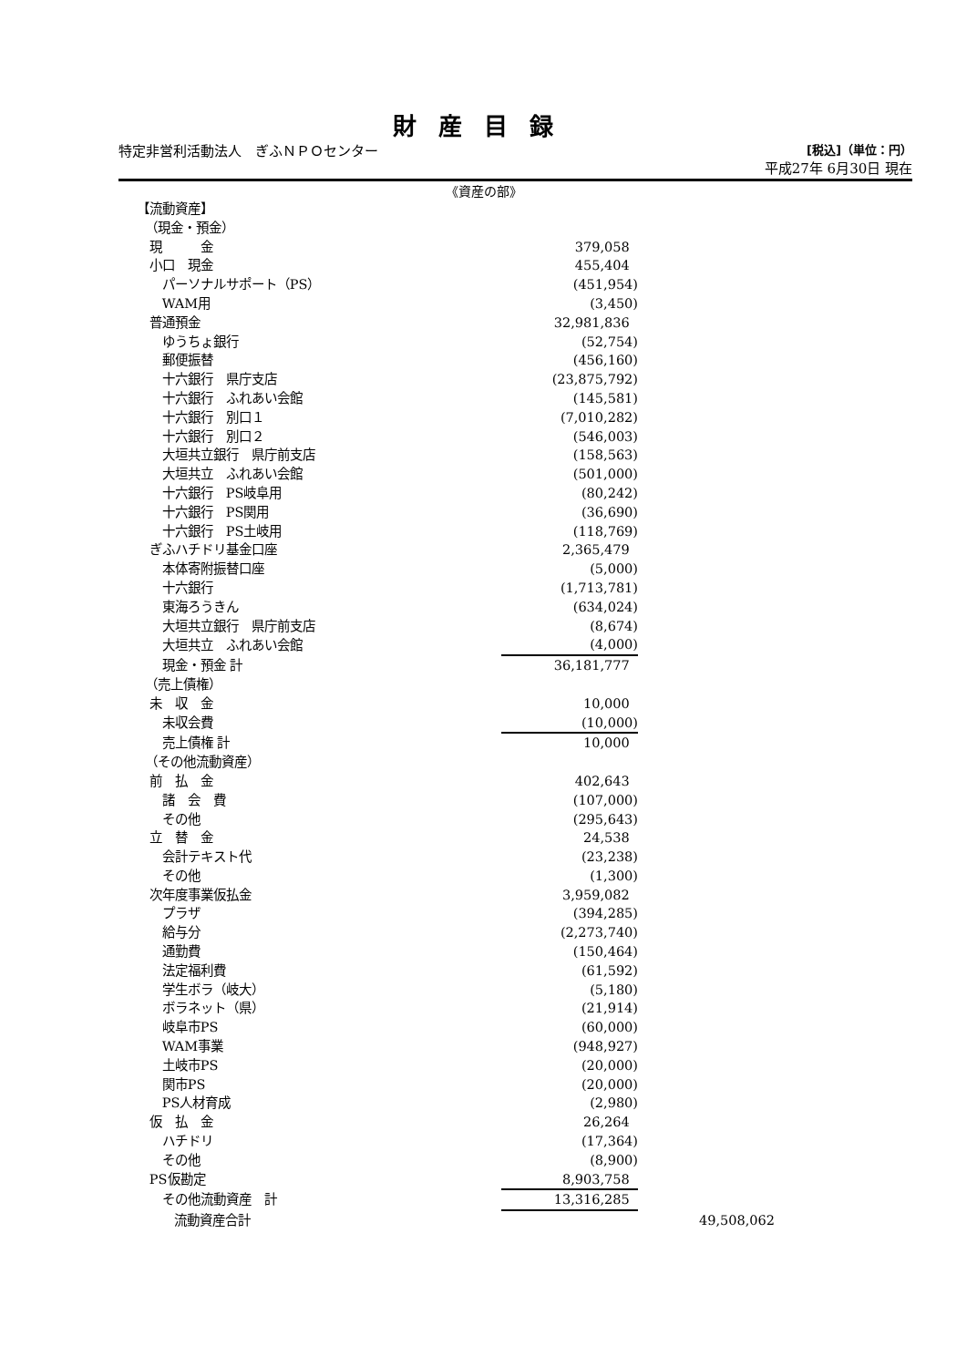財産目録
特定非営利活動法人　ぎふＮＰＯセンター [税込]（単位：円）
平成27年 6月30日 現在
《資産の部》
| 【流動資産】 | | |
| （現金・預金） | | |
| 現 金 | 379,058 | |
| 小口 現金 | 455,404 | |
| パーソナルサポート（PS） | (451,954) | |
| WAM用 | (3,450) | |
| 普通預金 | 32,981,836 | |
| ゆうちょ銀行 | (52,754) | |
| 郵便振替 | (456,160) | |
| 十六銀行 県庁支店 | (23,875,792) | |
| 十六銀行 ふれあい会館 | (145,581) | |
| 十六銀行 別口１ | (7,010,282) | |
| 十六銀行 別口２ | (546,003) | |
| 大垣共立銀行 県庁前支店 | (158,563) | |
| 大垣共立 ふれあい会館 | (501,000) | |
| 十六銀行 PS岐阜用 | (80,242) | |
| 十六銀行 PS関用 | (36,690) | |
| 十六銀行 PS土岐用 | (118,769) | |
| ぎふハチドリ基金口座 | 2,365,479 | |
| 本体寄附振替口座 | (5,000) | |
| 十六銀行 | (1,713,781) | |
| 東海ろうきん | (634,024) | |
| 大垣共立銀行 県庁前支店 | (8,674) | |
| 大垣共立 ふれあい会館 | (4,000) | |
| 現金・預金 計 | 36,181,777 | |
| （売上債権） | | |
| 未 収 金 | 10,000 | |
| 未収会費 | (10,000) | |
| 売上債権 計 | 10,000 | |
| （その他流動資産） | | |
| 前 払 金 | 402,643 | |
| 諸 会 費 | (107,000) | |
| その他 | (295,643) | |
| 立 替 金 | 24,538 | |
| 会計テキスト代 | (23,238) | |
| その他 | (1,300) | |
| 次年度事業仮払金 | 3,959,082 | |
| プラザ | (394,285) | |
| 給与分 | (2,273,740) | |
| 通勤費 | (150,464) | |
| 法定福利費 | (61,592) | |
| 学生ボラ（岐大） | (5,180) | |
| ボラネット（県） | (21,914) | |
| 岐阜市PS | (60,000) | |
| WAM事業 | (948,927) | |
| 土岐市PS | (20,000) | |
| 関市PS | (20,000) | |
| PS人材育成 | (2,980) | |
| 仮 払 金 | 26,264 | |
| ハチドリ | (17,364) | |
| その他 | (8,900) | |
| PS仮勘定 | 8,903,758 | |
| その他流動資産 計 | 13,316,285 | |
| 流動資産合計 | | 49,508,062 |